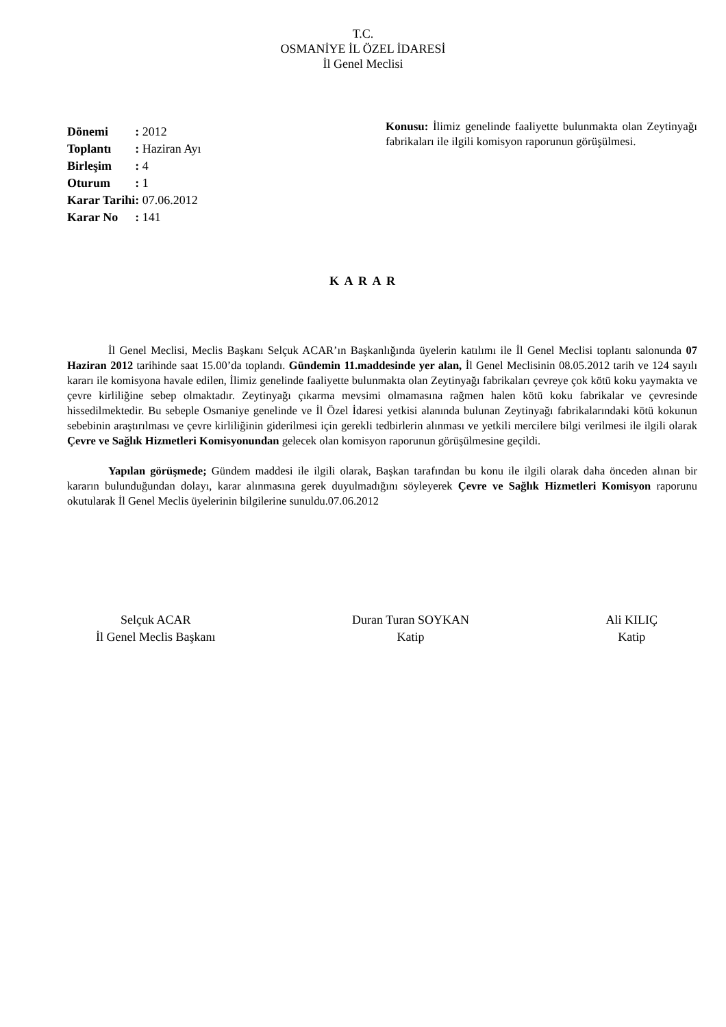T.C.
OSMANİYE İL ÖZEL İDARESİ
İl Genel Meclisi
| Dönemi | : 2012 |
| Toplantı | : Haziran Ayı |
| Birleşim | : 4 |
| Oturum | : 1 |
| Karar Tarihi | : 07.06.2012 |
| Karar No | : 141 |
Konusu: İlimiz genelinde faaliyette bulunmakta olan Zeytinyağı fabrikaları ile ilgili komisyon raporunun görüşülmesi.
K A R A R
İl Genel Meclisi, Meclis Başkanı Selçuk ACAR’ın Başkanlığında üyelerin katılımı ile İl Genel Meclisi toplantı salonunda 07 Haziran 2012 tarihinde saat 15.00’da toplandı. Gündemin 11.maddesinde yer alan, İl Genel Meclisinin 08.05.2012 tarih ve 124 sayılı kararı ile komisyona havale edilen, İlimiz genelinde faaliyette bulunmakta olan Zeytinyağı fabrikaları çevreye çok kötü koku yaymakta ve çevre kirliliğine sebep olmaktadır. Zeytinyağı çıkarma mevsimi olmamasına rağmen halen kötü koku fabrikalar ve çevresinde hissedilmektedir. Bu sebeple Osmaniye genelinde ve İl Özel İdaresi yetkisi alanında bulunan Zeytinyağı fabrikalarındaki kötü kokunun sebebinin araştırılması ve çevre kirliliğinin giderilmesi için gerekli tedbirlerin alınması ve yetkili mercilere bilgi verilmesi ile ilgili olarak Çevre ve Sağlık Hizmetleri Komisyonundan gelecek olan komisyon raporunun görüşülmesine geçildi.
Yapılan görüşmede; Gündem maddesi ile ilgili olarak, Başkan tarafından bu konu ile ilgili olarak daha önceden alınan bir kararın bulunduğundan dolayı, karar alınmasına gerek duyulmadığını söyleyerek Çevre ve Sağlık Hizmetleri Komisyon raporunu okutularak İl Genel Meclis üyelerinin bilgilerine sunuldu.07.06.2012
Selçuk ACAR
İl Genel Meclis Başkanı
Duran Turan SOYKAN
Katip
Ali KILIÇ
Katip